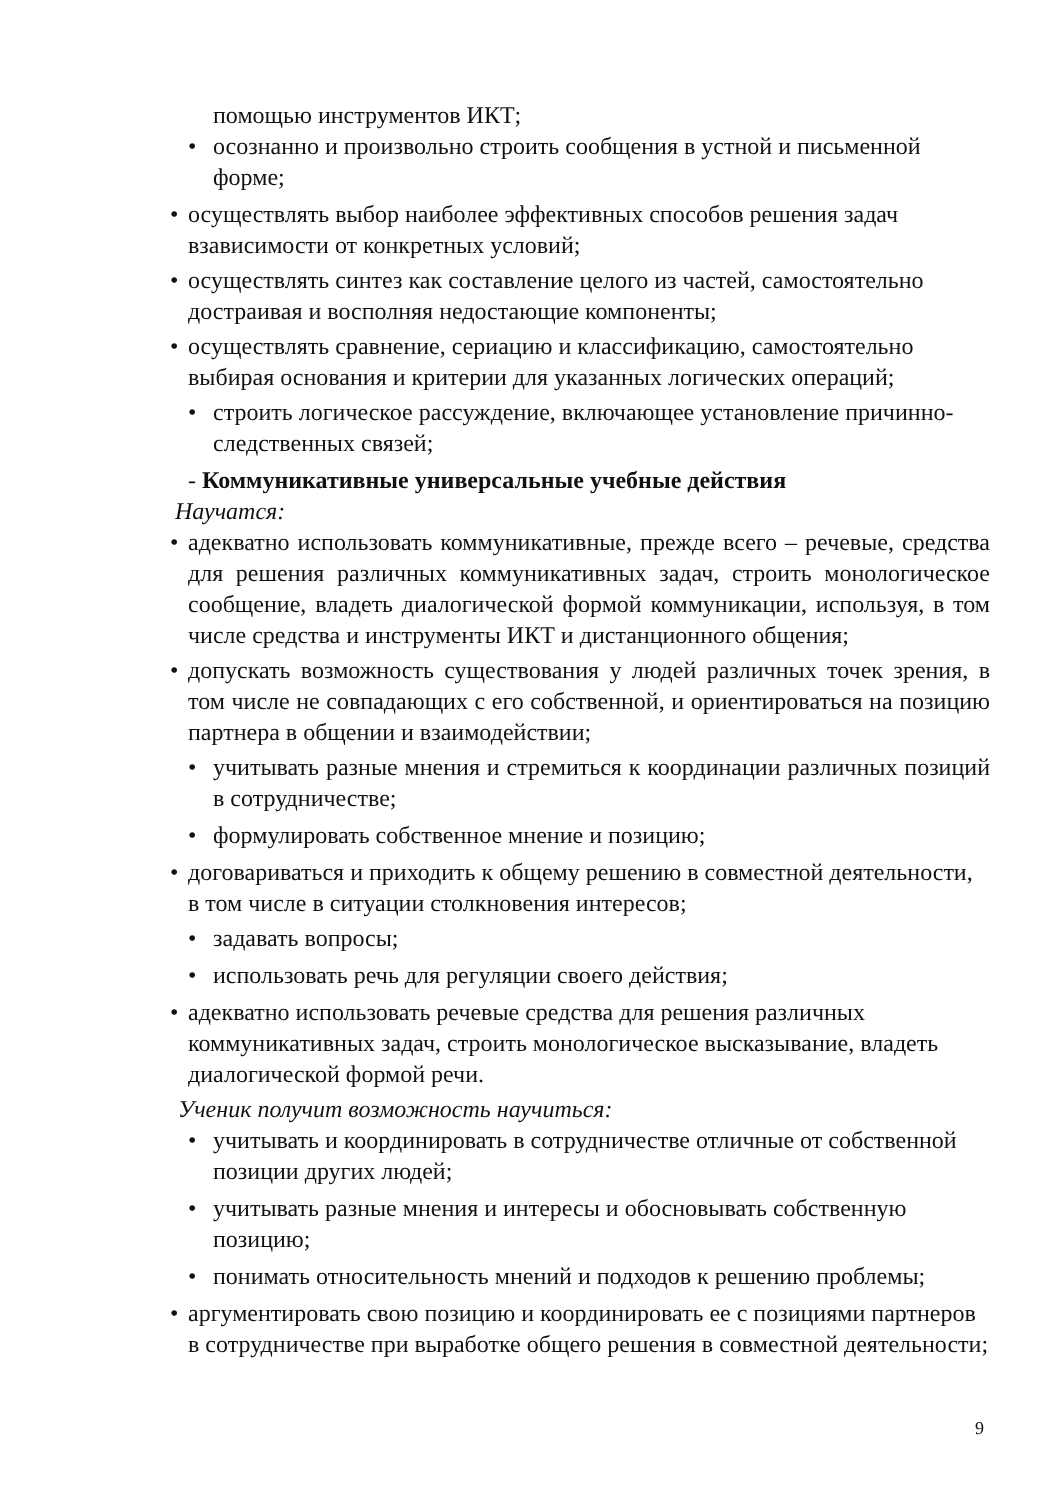помощью инструментов ИКТ;
• осознанно и произвольно строить сообщения в устной и письменной форме;
• осуществлять выбор наиболее эффективных способов решения задач взависимости от конкретных условий;
• осуществлять синтез как составление целого из частей, самостоятельно достраивая и восполняя недостающие компоненты;
• осуществлять сравнение, сериацию и классификацию, самостоятельно выбирая основания и критерии для указанных логических операций;
• строить логическое рассуждение, включающее установление причинно-следственных связей;
- Коммуникативные универсальные учебные действия
Научатся:
• адекватно использовать коммуникативные, прежде всего – речевые, средства для решения различных коммуникативных задач, строить монологическое сообщение, владеть диалогической формой коммуникации, используя, в том числе средства и инструменты ИКТ и дистанционного общения;
• допускать возможность существования у людей различных точек зрения, в том числе не совпадающих с его собственной, и ориентироваться на позицию партнера в общении и взаимодействии;
• учитывать разные мнения и стремиться к координации различных позиций в сотрудничестве;
• формулировать собственное мнение и позицию;
• договариваться и приходить к общему решению в совместной деятельности, в том числе в ситуации столкновения интересов;
• задавать вопросы;
• использовать речь для регуляции своего действия;
• адекватно использовать речевые средства для решения различных коммуникативных задач, строить монологическое высказывание, владеть диалогической формой речи.
Ученик получит возможность научиться:
• учитывать и координировать в сотрудничестве отличные от собственной позиции других людей;
• учитывать разные мнения и интересы и обосновывать собственную позицию;
• понимать относительность мнений и подходов к решению проблемы;
• аргументировать свою позицию и координировать ее с позициями партнеров в сотрудничестве при выработке общего решения в совместной деятельности;
9